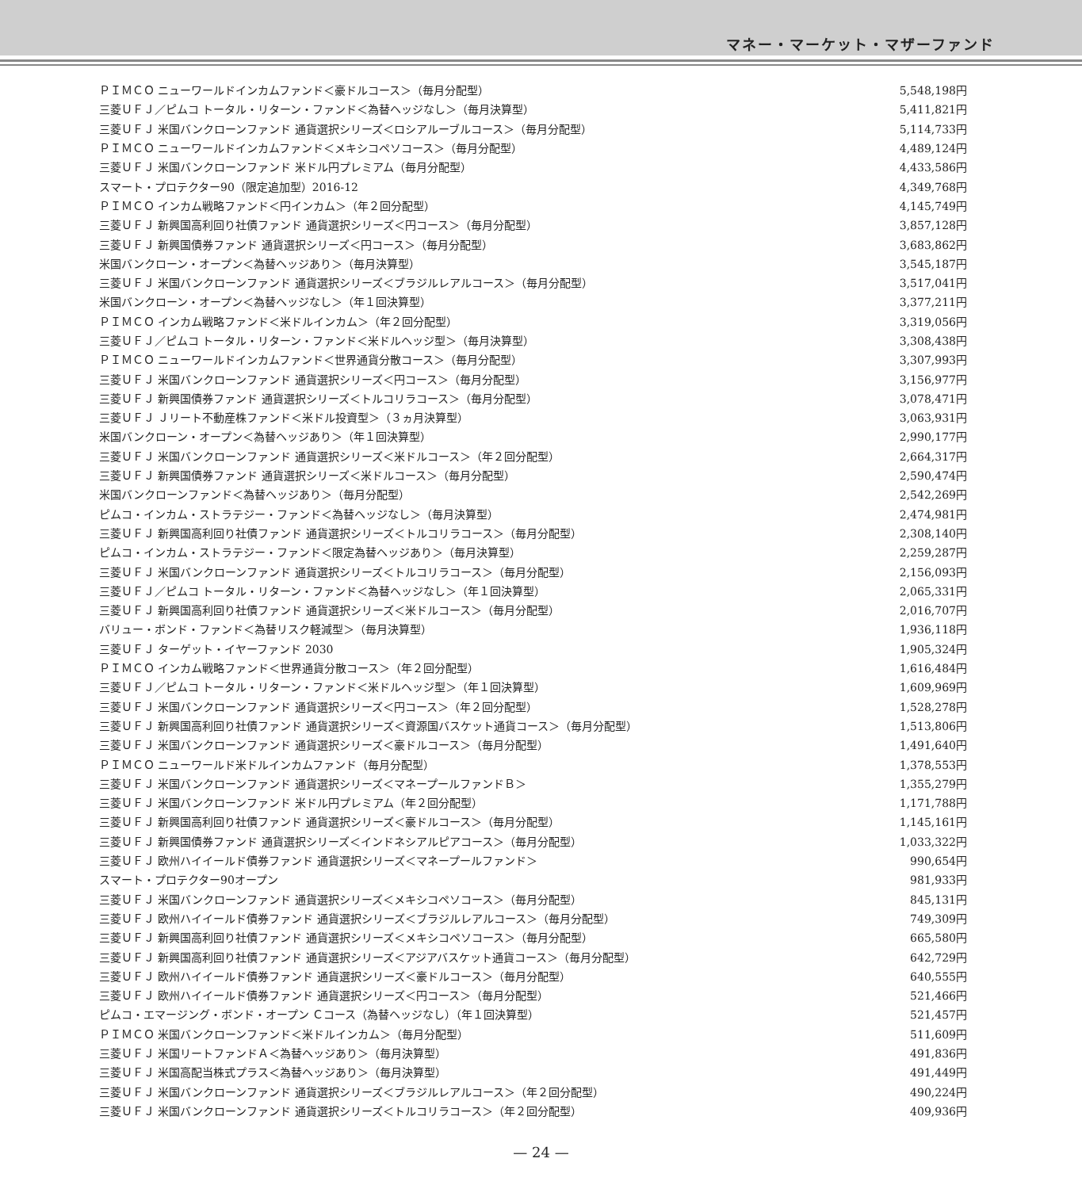マネー・マーケット・マザーファンド
| ＰＩＭＣＯ ニューワールドインカムファンド＜豪ドルコース＞（毎月分配型） | 5,548,198円 |
| 三菱ＵＦＪ／ピムコ トータル・リターン・ファンド＜為替ヘッジなし＞（毎月決算型） | 5,411,821円 |
| 三菱ＵＦＪ 米国バンクローンファンド 通貨選択シリーズ＜ロシアルーブルコース＞（毎月分配型） | 5,114,733円 |
| ＰＩＭＣＯ ニューワールドインカムファンド＜メキシコペソコース＞（毎月分配型） | 4,489,124円 |
| 三菱ＵＦＪ 米国バンクローンファンド 米ドル円プレミアム（毎月分配型） | 4,433,586円 |
| スマート・プロテクター90（限定追加型）2016-12 | 4,349,768円 |
| ＰＩＭＣＯ インカム戦略ファンド＜円インカム＞（年２回分配型） | 4,145,749円 |
| 三菱ＵＦＪ 新興国高利回り社債ファンド 通貨選択シリーズ＜円コース＞（毎月分配型） | 3,857,128円 |
| 三菱ＵＦＪ 新興国債券ファンド 通貨選択シリーズ＜円コース＞（毎月分配型） | 3,683,862円 |
| 米国バンクローン・オープン＜為替ヘッジあり＞（毎月決算型） | 3,545,187円 |
| 三菱ＵＦＪ 米国バンクローンファンド 通貨選択シリーズ＜ブラジルレアルコース＞（毎月分配型） | 3,517,041円 |
| 米国バンクローン・オープン＜為替ヘッジなし＞（年１回決算型） | 3,377,211円 |
| ＰＩＭＣＯ インカム戦略ファンド＜米ドルインカム＞（年２回分配型） | 3,319,056円 |
| 三菱ＵＦＪ／ピムコ トータル・リターン・ファンド＜米ドルヘッジ型＞（毎月決算型） | 3,308,438円 |
| ＰＩＭＣＯ ニューワールドインカムファンド＜世界通貨分散コース＞（毎月分配型） | 3,307,993円 |
| 三菱ＵＦＪ 米国バンクローンファンド 通貨選択シリーズ＜円コース＞（毎月分配型） | 3,156,977円 |
| 三菱ＵＦＪ 新興国債券ファンド 通貨選択シリーズ＜トルコリラコース＞（毎月分配型） | 3,078,471円 |
| 三菱ＵＦＪ Ｊリート不動産株ファンド＜米ドル投資型＞（３ヵ月決算型） | 3,063,931円 |
| 米国バンクローン・オープン＜為替ヘッジあり＞（年１回決算型） | 2,990,177円 |
| 三菱ＵＦＪ 米国バンクローンファンド 通貨選択シリーズ＜米ドルコース＞（年２回分配型） | 2,664,317円 |
| 三菱ＵＦＪ 新興国債券ファンド 通貨選択シリーズ＜米ドルコース＞（毎月分配型） | 2,590,474円 |
| 米国バンクローンファンド＜為替ヘッジあり＞（毎月分配型） | 2,542,269円 |
| ピムコ・インカム・ストラテジー・ファンド＜為替ヘッジなし＞（毎月決算型） | 2,474,981円 |
| 三菱ＵＦＪ 新興国高利回り社債ファンド 通貨選択シリーズ＜トルコリラコース＞（毎月分配型） | 2,308,140円 |
| ピムコ・インカム・ストラテジー・ファンド＜限定為替ヘッジあり＞（毎月決算型） | 2,259,287円 |
| 三菱ＵＦＪ 米国バンクローンファンド 通貨選択シリーズ＜トルコリラコース＞（毎月分配型） | 2,156,093円 |
| 三菱ＵＦＪ／ピムコ トータル・リターン・ファンド＜為替ヘッジなし＞（年１回決算型） | 2,065,331円 |
| 三菱ＵＦＪ 新興国高利回り社債ファンド 通貨選択シリーズ＜米ドルコース＞（毎月分配型） | 2,016,707円 |
| バリュー・ボンド・ファンド＜為替リスク軽減型＞（毎月決算型） | 1,936,118円 |
| 三菱ＵＦＪ ターゲット・イヤーファンド 2030 | 1,905,324円 |
| ＰＩＭＣＯ インカム戦略ファンド＜世界通貨分散コース＞（年２回分配型） | 1,616,484円 |
| 三菱ＵＦＪ／ピムコ トータル・リターン・ファンド＜米ドルヘッジ型＞（年１回決算型） | 1,609,969円 |
| 三菱ＵＦＪ 米国バンクローンファンド 通貨選択シリーズ＜円コース＞（年２回分配型） | 1,528,278円 |
| 三菱ＵＦＪ 新興国高利回り社債ファンド 通貨選択シリーズ＜資源国バスケット通貨コース＞（毎月分配型） | 1,513,806円 |
| 三菱ＵＦＪ 米国バンクローンファンド 通貨選択シリーズ＜豪ドルコース＞（毎月分配型） | 1,491,640円 |
| ＰＩＭＣＯ ニューワールド米ドルインカムファンド（毎月分配型） | 1,378,553円 |
| 三菱ＵＦＪ 米国バンクローンファンド 通貨選択シリーズ＜マネープールファンドＢ＞ | 1,355,279円 |
| 三菱ＵＦＪ 米国バンクローンファンド 米ドル円プレミアム（年２回分配型） | 1,171,788円 |
| 三菱ＵＦＪ 新興国高利回り社債ファンド 通貨選択シリーズ＜豪ドルコース＞（毎月分配型） | 1,145,161円 |
| 三菱ＵＦＪ 新興国債券ファンド 通貨選択シリーズ＜インドネシアルピアコース＞（毎月分配型） | 1,033,322円 |
| 三菱ＵＦＪ 欧州ハイイールド債券ファンド 通貨選択シリーズ＜マネープールファンド＞ | 990,654円 |
| スマート・プロテクター90オープン | 981,933円 |
| 三菱ＵＦＪ 米国バンクローンファンド 通貨選択シリーズ＜メキシコペソコース＞（毎月分配型） | 845,131円 |
| 三菱ＵＦＪ 欧州ハイイールド債券ファンド 通貨選択シリーズ＜ブラジルレアルコース＞（毎月分配型） | 749,309円 |
| 三菱ＵＦＪ 新興国高利回り社債ファンド 通貨選択シリーズ＜メキシコペソコース＞（毎月分配型） | 665,580円 |
| 三菱ＵＦＪ 新興国高利回り社債ファンド 通貨選択シリーズ＜アジアバスケット通貨コース＞（毎月分配型） | 642,729円 |
| 三菱ＵＦＪ 欧州ハイイールド債券ファンド 通貨選択シリーズ＜豪ドルコース＞（毎月分配型） | 640,555円 |
| 三菱ＵＦＪ 欧州ハイイールド債券ファンド 通貨選択シリーズ＜円コース＞（毎月分配型） | 521,466円 |
| ピムコ・エマージング・ボンド・オープン Ｃコース（為替ヘッジなし）（年１回決算型） | 521,457円 |
| ＰＩＭＣＯ 米国バンクローンファンド＜米ドルインカム＞（毎月分配型） | 511,609円 |
| 三菱ＵＦＪ 米国リートファンドＡ＜為替ヘッジあり＞（毎月決算型） | 491,836円 |
| 三菱ＵＦＪ 米国高配当株式プラス＜為替ヘッジあり＞（毎月決算型） | 491,449円 |
| 三菱ＵＦＪ 米国バンクローンファンド 通貨選択シリーズ＜ブラジルレアルコース＞（年２回分配型） | 490,224円 |
| 三菱ＵＦＪ 米国バンクローンファンド 通貨選択シリーズ＜トルコリラコース＞（年２回分配型） | 409,936円 |
— 24 —